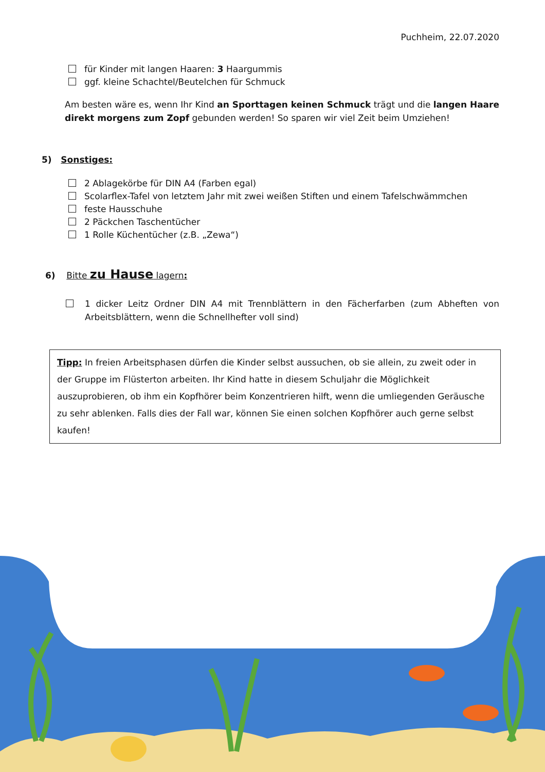Puchheim, 22.07.2020
für Kinder mit langen Haaren: 3 Haargummis
ggf. kleine Schachtel/Beutelchen für Schmuck
Am besten wäre es, wenn Ihr Kind an Sporttagen keinen Schmuck trägt und die langen Haare direkt morgens zum Zopf gebunden werden! So sparen wir viel Zeit beim Umziehen!
5) Sonstiges:
2 Ablagekörbe für DIN A4 (Farben egal)
Scolarflex-Tafel von letztem Jahr mit zwei weißen Stiften und einem Tafelschwämmchen
feste Hausschuhe
2 Päckchen Taschentücher
1 Rolle Küchentücher (z.B. „Zewa“)
6) Bitte zu Hause lagern:
1 dicker Leitz Ordner DIN A4 mit Trennblättern in den Fächerfarben (zum Abheften von Arbeitsblättern, wenn die Schnellhefter voll sind)
Tipp: In freien Arbeitsphasen dürfen die Kinder selbst aussuchen, ob sie allein, zu zweit oder in der Gruppe im Flüsterton arbeiten. Ihr Kind hatte in diesem Schuljahr die Möglichkeit auszuprobieren, ob ihm ein Kopfhörer beim Konzentrieren hilft, wenn die umliegenden Geräusche zu sehr ablenken. Falls dies der Fall war, können Sie einen solchen Kopfhörer auch gerne selbst kaufen!